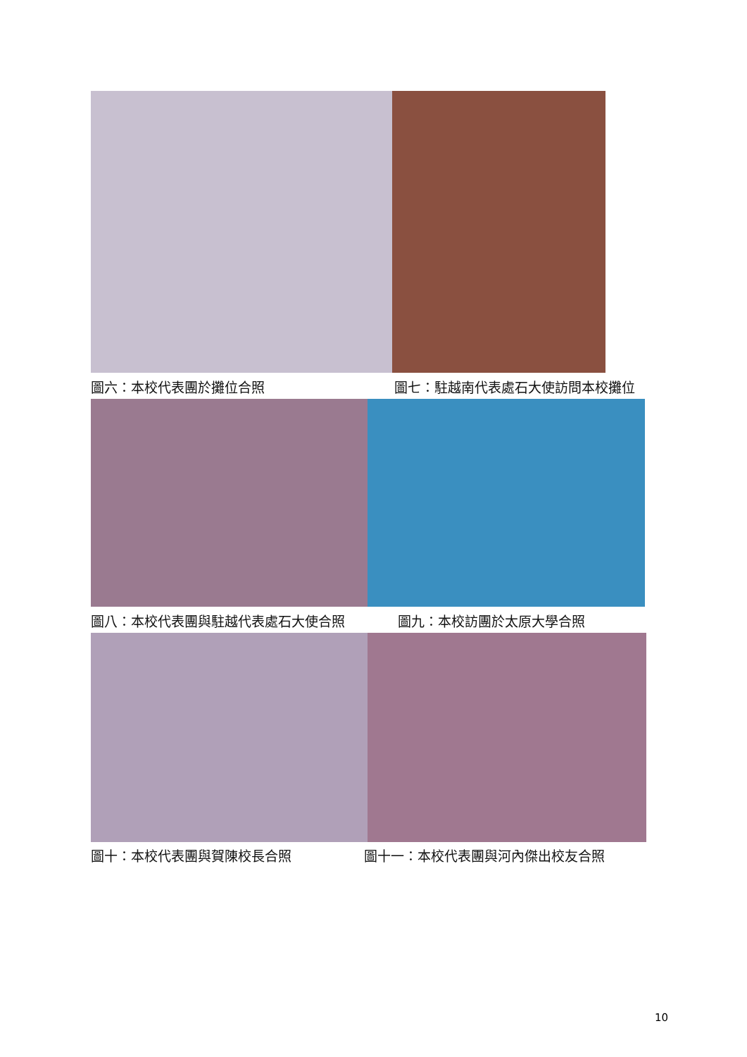圖六：本校代表團於攤位合照 圖七：駐越南代表處石大使訪問本校攤位
圖八：本校代表團與駐越代表處石大使合照 圖九：本校訪團於太原大學合照
圖十：本校代表團與賀陳校長合照 圖十一：本校代表團與河內傑出校友合照
10